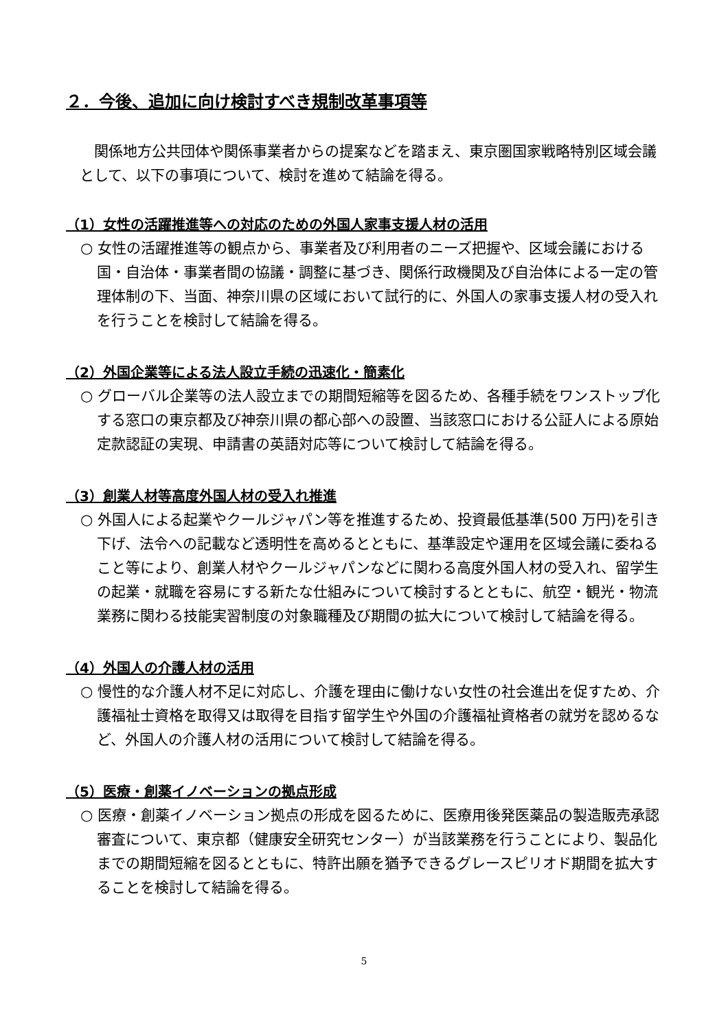２．今後、追加に向け検討すべき規制改革事項等
関係地方公共団体や関係事業者からの提案などを踏まえ、東京圏国家戦略特別区域会議として、以下の事項について、検討を進めて結論を得る。
（1）女性の活躍推進等への対応のための外国人家事支援人材の活用
○ 女性の活躍推進等の観点から、事業者及び利用者のニーズ把握や、区域会議における国・自治体・事業者間の協議・調整に基づき、関係行政機関及び自治体による一定の管理体制の下、当面、神奈川県の区域において試行的に、外国人の家事支援人材の受入れを行うことを検討して結論を得る。
（2）外国企業等による法人設立手続の迅速化・簡素化
○ グローバル企業等の法人設立までの期間短縮等を図るため、各種手続をワンストップ化する窓口の東京都及び神奈川県の都心部への設置、当該窓口における公証人による原始定款認証の実現、申請書の英語対応等について検討して結論を得る。
（3）創業人材等高度外国人材の受入れ推進
○ 外国人による起業やクールジャパン等を推進するため、投資最低基準(500 万円)を引き下げ、法令への記載など透明性を高めるとともに、基準設定や運用を区域会議に委ねること等により、創業人材やクールジャパンなどに関わる高度外国人材の受入れ、留学生の起業・就職を容易にする新たな仕組みについて検討するとともに、航空・観光・物流業務に関わる技能実習制度の対象職種及び期間の拡大について検討して結論を得る。
（4）外国人の介護人材の活用
○ 慢性的な介護人材不足に対応し、介護を理由に働けない女性の社会進出を促すため、介護福祉士資格を取得又は取得を目指す留学生や外国の介護福祉資格者の就労を認めるなど、外国人の介護人材の活用について検討して結論を得る。
（5）医療・創薬イノベーションの拠点形成
○ 医療・創薬イノベーション拠点の形成を図るために、医療用後発医薬品の製造販売承認審査について、東京都（健康安全研究センター）が当該業務を行うことにより、製品化までの期間短縮を図るとともに、特許出願を猶予できるグレースピリオド期間を拡大することを検討して結論を得る。
5